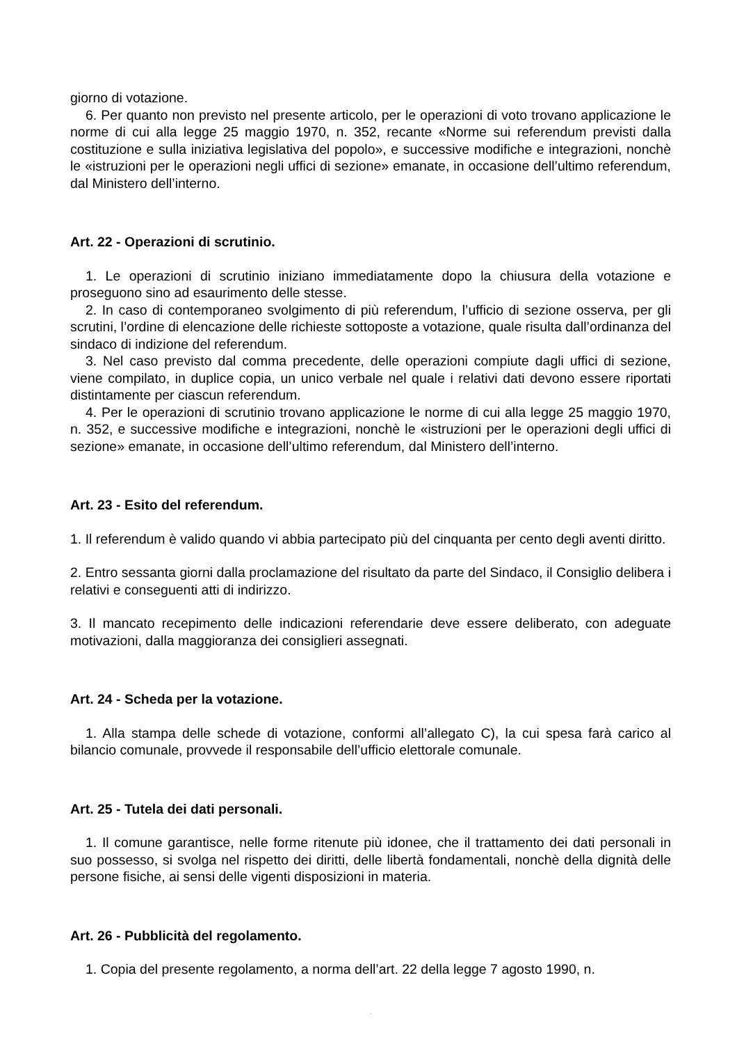giorno di votazione.
6. Per quanto non previsto nel presente articolo, per le operazioni di voto trovano applicazione le norme di cui alla legge 25 maggio 1970, n. 352, recante «Norme sui referendum previsti dalla costituzione e sulla iniziativa legislativa del popolo», e successive modifiche e integrazioni, nonchè le «istruzioni per le operazioni negli uffici di sezione» emanate, in occasione dell’ultimo referendum, dal Ministero dell’interno.
Art. 22 - Operazioni di scrutinio.
1. Le operazioni di scrutinio iniziano immediatamente dopo la chiusura della votazione e proseguono sino ad esaurimento delle stesse.
2. In caso di contemporaneo svolgimento di più referendum, l’ufficio di sezione osserva, per gli scrutini, l’ordine di elencazione delle richieste sottoposte a votazione, quale risulta dall’ordinanza del sindaco di indizione del referendum.
3. Nel caso previsto dal comma precedente, delle operazioni compiute dagli uffici di sezione, viene compilato, in duplice copia, un unico verbale nel quale i relativi dati devono essere riportati distintamente per ciascun referendum.
4. Per le operazioni di scrutinio trovano applicazione le norme di cui alla legge 25 maggio 1970, n. 352, e successive modifiche e integrazioni, nonchè le «istruzioni per le operazioni degli uffici di sezione» emanate, in occasione dell’ultimo referendum, dal Ministero dell’interno.
Art. 23 - Esito del referendum.
1. Il referendum è valido quando vi abbia partecipato più del cinquanta per cento degli aventi diritto.
2. Entro sessanta giorni dalla proclamazione del risultato da parte del Sindaco, il Consiglio delibera i relativi e conseguenti atti di indirizzo.
3. Il mancato recepimento delle indicazioni referendarie deve essere deliberato, con adeguate motivazioni, dalla maggioranza dei consiglieri assegnati.
Art. 24 - Scheda per la votazione.
1. Alla stampa delle schede di votazione, conformi all’allegato C), la cui spesa farà carico al bilancio comunale, provvede il responsabile dell’ufficio elettorale comunale.
Art. 25 - Tutela dei dati personali.
1. Il comune garantisce, nelle forme ritenute più idonee, che il trattamento dei dati personali in suo possesso, si svolga nel rispetto dei diritti, delle libertà fondamentali, nonchè della dignità delle persone fisiche, ai sensi delle vigenti disposizioni in materia.
Art. 26 - Pubblicità del regolamento.
1. Copia del presente regolamento, a norma dell’art. 22 della legge 7 agosto 1990, n.
.